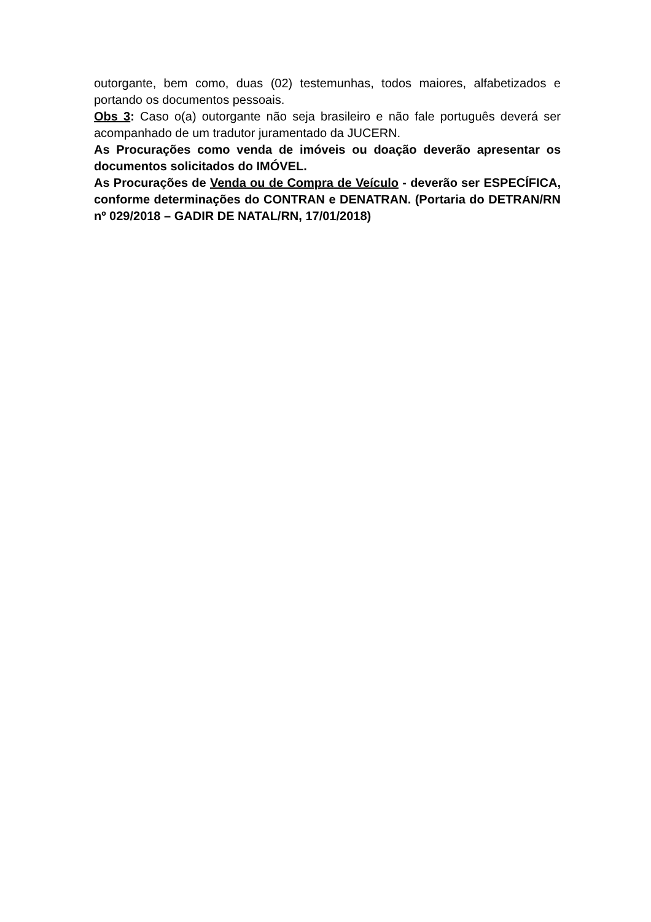outorgante, bem como, duas (02) testemunhas, todos maiores, alfabetizados e portando os documentos pessoais.
Obs 3: Caso o(a) outorgante não seja brasileiro e não fale português deverá ser acompanhado de um tradutor juramentado da JUCERN.
As Procurações como venda de imóveis ou doação deverão apresentar os documentos solicitados do IMÓVEL.
As Procurações de Venda ou de Compra de Veículo - deverão ser ESPECÍFICA, conforme determinações do CONTRAN e DENATRAN. (Portaria do DETRAN/RN nº 029/2018 – GADIR DE NATAL/RN, 17/01/2018)